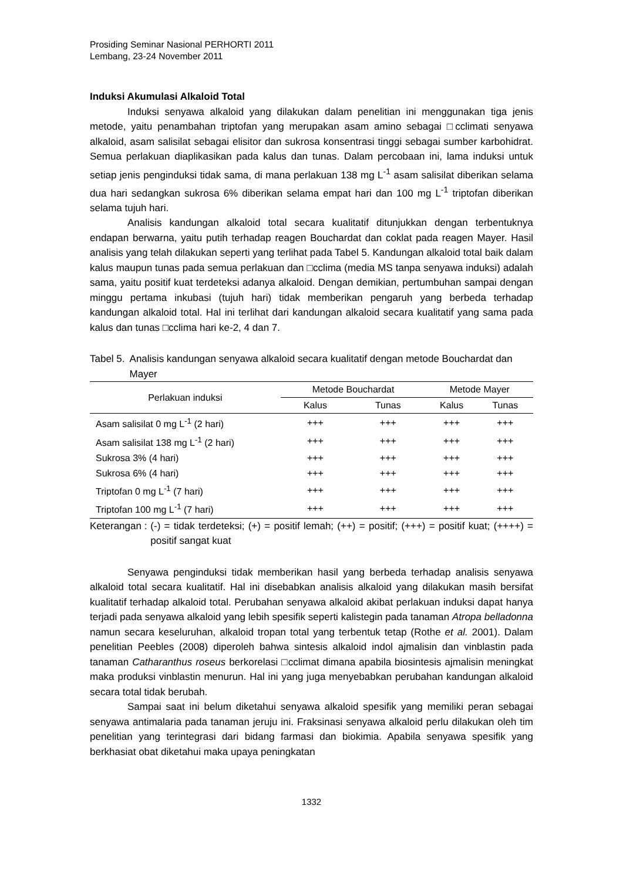Prosiding Seminar Nasional PERHORTI 2011
Lembang, 23-24 November 2011
Induksi Akumulasi Alkaloid Total
Induksi senyawa alkaloid yang dilakukan dalam penelitian ini menggunakan tiga jenis metode, yaitu penambahan triptofan yang merupakan asam amino sebagai □cclimati senyawa alkaloid, asam salisilat sebagai elisitor dan sukrosa konsentrasi tinggi sebagai sumber karbohidrat. Semua perlakuan diaplikasikan pada kalus dan tunas. Dalam percobaan ini, lama induksi untuk setiap jenis penginduksi tidak sama, di mana perlakuan 138 mg L<sup>-1</sup> asam salisilat diberikan selama dua hari sedangkan sukrosa 6% diberikan selama empat hari dan 100 mg L<sup>-1</sup> triptofan diberikan selama tujuh hari.
Analisis kandungan alkaloid total secara kualitatif ditunjukkan dengan terbentuknya endapan berwarna, yaitu putih terhadap reagen Bouchardat dan coklat pada reagen Mayer. Hasil analisis yang telah dilakukan seperti yang terlihat pada Tabel 5. Kandungan alkaloid total baik dalam kalus maupun tunas pada semua perlakuan dan □cclima (media MS tanpa senyawa induksi) adalah sama, yaitu positif kuat terdeteksi adanya alkaloid. Dengan demikian, pertumbuhan sampai dengan minggu pertama inkubasi (tujuh hari) tidak memberikan pengaruh yang berbeda terhadap kandungan alkaloid total. Hal ini terlihat dari kandungan alkaloid secara kualitatif yang sama pada kalus dan tunas □cclima hari ke-2, 4 dan 7.
Tabel 5. Analisis kandungan senyawa alkaloid secara kualitatif dengan metode Bouchardat dan Mayer
| Perlakuan induksi | Metode Bouchardat | | Metode Mayer | |
| --- | --- | --- | --- | --- |
| | Kalus | Tunas | Kalus | Tunas |
| Asam salisilat 0 mg L<sup>-1</sup> (2 hari) | +++ | +++ | +++ | +++ |
| Asam salisilat 138 mg L<sup>-1</sup> (2 hari) | +++ | +++ | +++ | +++ |
| Sukrosa 3% (4 hari) | +++ | +++ | +++ | +++ |
| Sukrosa 6% (4 hari) | +++ | +++ | +++ | +++ |
| Triptofan 0 mg L<sup>-1</sup> (7 hari) | +++ | +++ | +++ | +++ |
| Triptofan 100 mg L<sup>-1</sup> (7 hari) | +++ | +++ | +++ | +++ |
Keterangan : (-) = tidak terdeteksi; (+) = positif lemah; (++) = positif; (+++) = positif kuat; (++++) = positif sangat kuat
Senyawa penginduksi tidak memberikan hasil yang berbeda terhadap analisis senyawa alkaloid total secara kualitatif. Hal ini disebabkan analisis alkaloid yang dilakukan masih bersifat kualitatif terhadap alkaloid total. Perubahan senyawa alkaloid akibat perlakuan induksi dapat hanya terjadi pada senyawa alkaloid yang lebih spesifik seperti kalistegin pada tanaman Atropa belladonna namun secara keseluruhan, alkaloid tropan total yang terbentuk tetap (Rothe et al. 2001). Dalam penelitian Peebles (2008) diperoleh bahwa sintesis alkaloid indol ajmalisin dan vinblastin pada tanaman Catharanthus roseus berkorelasi □cclimat dimana apabila biosintesis ajmalisin meningkat maka produksi vinblastin menurun. Hal ini yang juga menyebabkan perubahan kandungan alkaloid secara total tidak berubah.
Sampai saat ini belum diketahui senyawa alkaloid spesifik yang memiliki peran sebagai senyawa antimalaria pada tanaman jeruju ini. Fraksinasi senyawa alkaloid perlu dilakukan oleh tim penelitian yang terintegrasi dari bidang farmasi dan biokimia. Apabila senyawa spesifik yang berkhasiat obat diketahui maka upaya peningkatan
1332